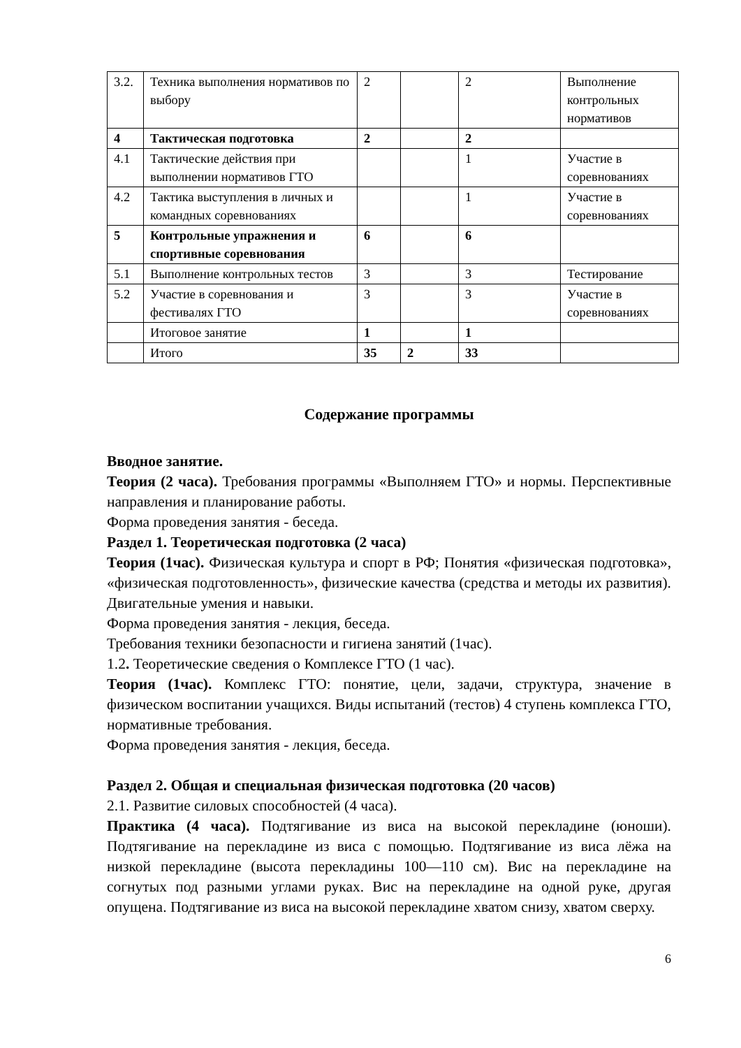| 3.2. | Техника выполнения нормативов по выбору | 2 | | 2 | Выполнение контрольных нормативов |
| 4 | Тактическая подготовка | 2 | | 2 | |
| 4.1 | Тактические действия при выполнении нормативов ГТО | | | 1 | Участие в соревнованиях |
| 4.2 | Тактика выступления в личных и командных соревнованиях | | | 1 | Участие в соревнованиях |
| 5 | Контрольные упражнения и спортивные соревнования | 6 | | 6 | |
| 5.1 | Выполнение контрольных тестов | 3 | | 3 | Тестирование |
| 5.2 | Участие в соревнования и фестивалях ГТО | 3 | | 3 | Участие в соревнованиях |
| | Итоговое занятие | 1 | | 1 | |
| | Итого | 35 | 2 | 33 | |
Содержание программы
Вводное занятие.
Теория (2 часа). Требования программы «Выполняем ГТО» и нормы. Перспективные направления и планирование работы.
Форма проведения занятия - беседа.
Раздел 1. Теоретическая подготовка (2 часа)
Теория (1час). Физическая культура и спорт в РФ; Понятия «физическая подготовка», «физическая подготовленность», физические качества (средства и методы их развития). Двигательные умения и навыки.
Форма проведения занятия - лекция, беседа.
Требования техники безопасности и гигиена занятий (1час).
1.2. Теоретические сведения о Комплексе ГТО (1 час).
Теория (1час). Комплекс ГТО: понятие, цели, задачи, структура, значение в физическом воспитании учащихся. Виды испытаний (тестов) 4 ступень комплекса ГТО, нормативные требования.
Форма проведения занятия - лекция, беседа.
Раздел 2. Общая и специальная физическая подготовка (20 часов)
2.1. Развитие силовых способностей (4 часа).
Практика (4 часа). Подтягивание из виса на высокой перекладине (юноши). Подтягивание на перекладине из виса с помощью. Подтягивание из виса лёжа на низкой перекладине (высота перекладины 100—110 см). Вис на перекладине на согнутых под разными углами руках. Вис на перекладине на одной руке, другая опущена. Подтягивание из виса на высокой перекладине хватом снизу, хватом сверху.
6